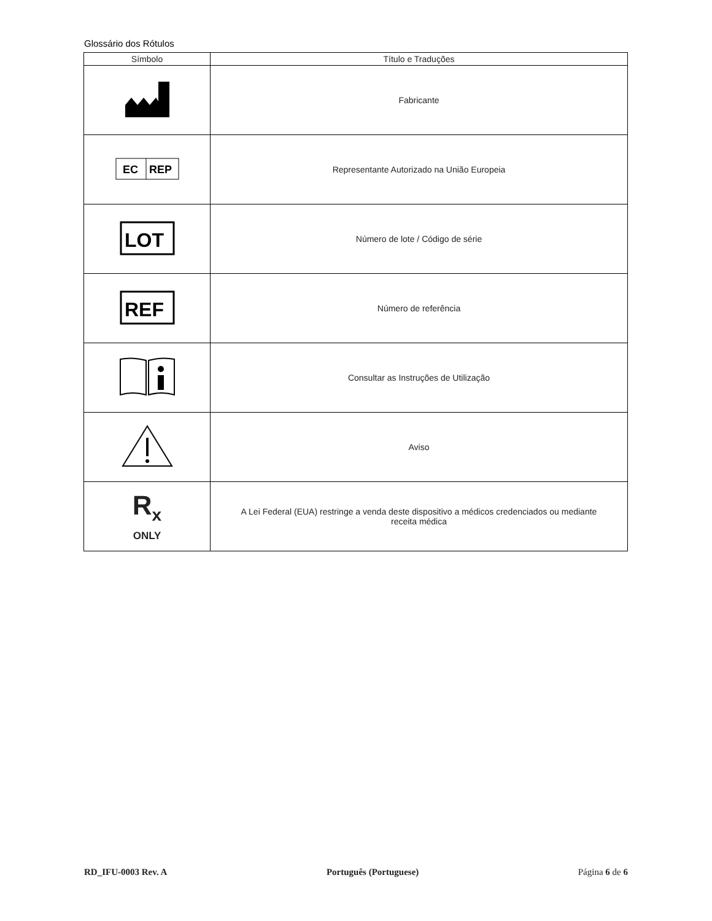Glossário dos Rótulos
| Símbolo | Título e Traduções |
| --- | --- |
| | Fabricante |
| EC REP | Representante Autorizado na União Europeia |
| LOT | Número de lote / Código de série |
| REF | Número de referência |
| | Consultar as Instruções de Utilização |
| | Aviso |
| R<sub>x</sub> ONLY | A Lei Federal (EUA) restringe a venda deste dispositivo a médicos credenciados ou mediante receita médica |
RD_IFU-0003 Rev. A Português (Portuguese) Página 6 de 6